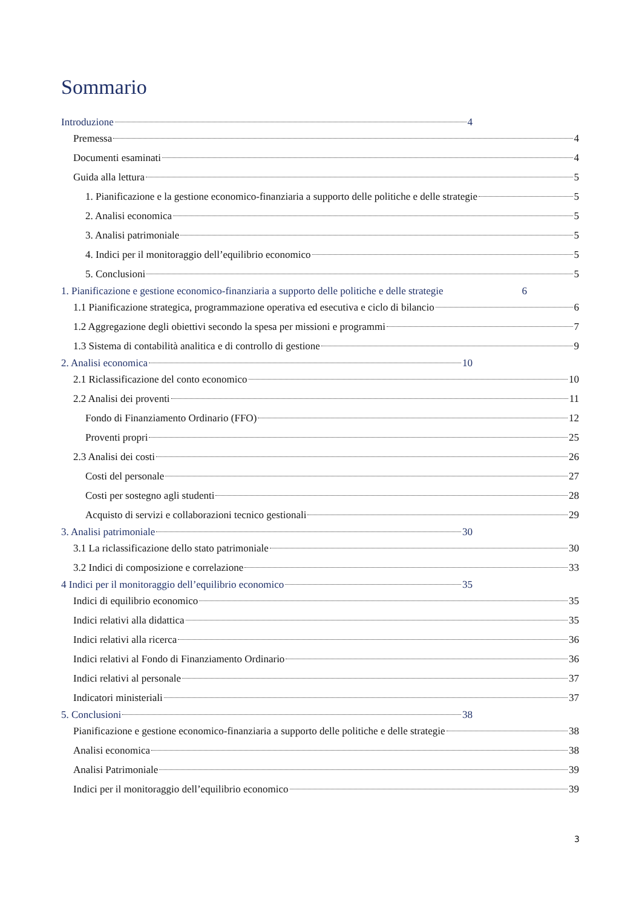Sommario
Introduzione 4
Premessa 4
Documenti esaminati 4
Guida alla lettura 5
1. Pianificazione e la gestione economico-finanziaria a supporto delle politiche e delle strategie 5
2. Analisi economica 5
3. Analisi patrimoniale 5
4. Indici per il monitoraggio dell’equilibrio economico 5
5. Conclusioni 5
1. Pianificazione e gestione economico-finanziaria a supporto delle politiche e delle strategie 6
1.1 Pianificazione strategica, programmazione operativa ed esecutiva e ciclo di bilancio 6
1.2 Aggregazione degli obiettivi secondo la spesa per missioni e programmi 7
1.3 Sistema di contabilità analitica e di controllo di gestione 9
2. Analisi economica 10
2.1 Riclassificazione del conto economico 10
2.2 Analisi dei proventi 11
Fondo di Finanziamento Ordinario (FFO) 12
Proventi propri 25
2.3 Analisi dei costi 26
Costi del personale 27
Costi per sostegno agli studenti 28
Acquisto di servizi e collaborazioni tecnico gestionali 29
3. Analisi patrimoniale 30
3.1 La riclassificazione dello stato patrimoniale 30
3.2 Indici di composizione e correlazione 33
4 Indici per il monitoraggio dell’equilibrio economico 35
Indici di equilibrio economico 35
Indici relativi alla didattica 35
Indici relativi alla ricerca 36
Indici relativi al Fondo di Finanziamento Ordinario 36
Indici relativi al personale 37
Indicatori ministeriali 37
5. Conclusioni 38
Pianificazione e gestione economico-finanziaria a supporto delle politiche e delle strategie 38
Analisi economica 38
Analisi Patrimoniale 39
Indici per il monitoraggio dell’equilibrio economico 39
3